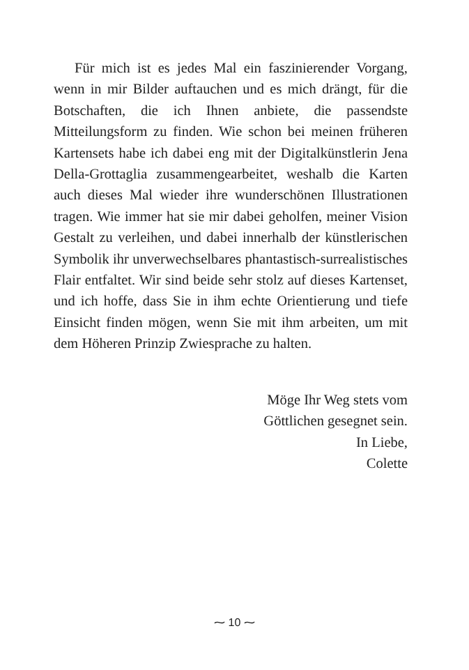Für mich ist es jedes Mal ein faszinierender Vorgang, wenn in mir Bilder auftauchen und es mich drängt, für die Botschaften, die ich Ihnen anbiete, die passendste Mitteilungsform zu finden. Wie schon bei meinen früheren Kartensets habe ich dabei eng mit der Digitalkünstlerin Jena Della-Grottaglia zusammengearbeitet, weshalb die Karten auch dieses Mal wieder ihre wunderschönen Illustrationen tragen. Wie immer hat sie mir dabei geholfen, meiner Vision Gestalt zu verleihen, und dabei innerhalb der künstlerischen Symbolik ihr unverwechselbares phantastisch-surrealistisches Flair entfaltet. Wir sind beide sehr stolz auf dieses Kartenset, und ich hoffe, dass Sie in ihm echte Orientierung und tiefe Einsicht finden mögen, wenn Sie mit ihm arbeiten, um mit dem Höheren Prinzip Zwiesprache zu halten.
Möge Ihr Weg stets vom
Göttlichen gesegnet sein.
In Liebe,
Colette
⁓ 10 ⁓